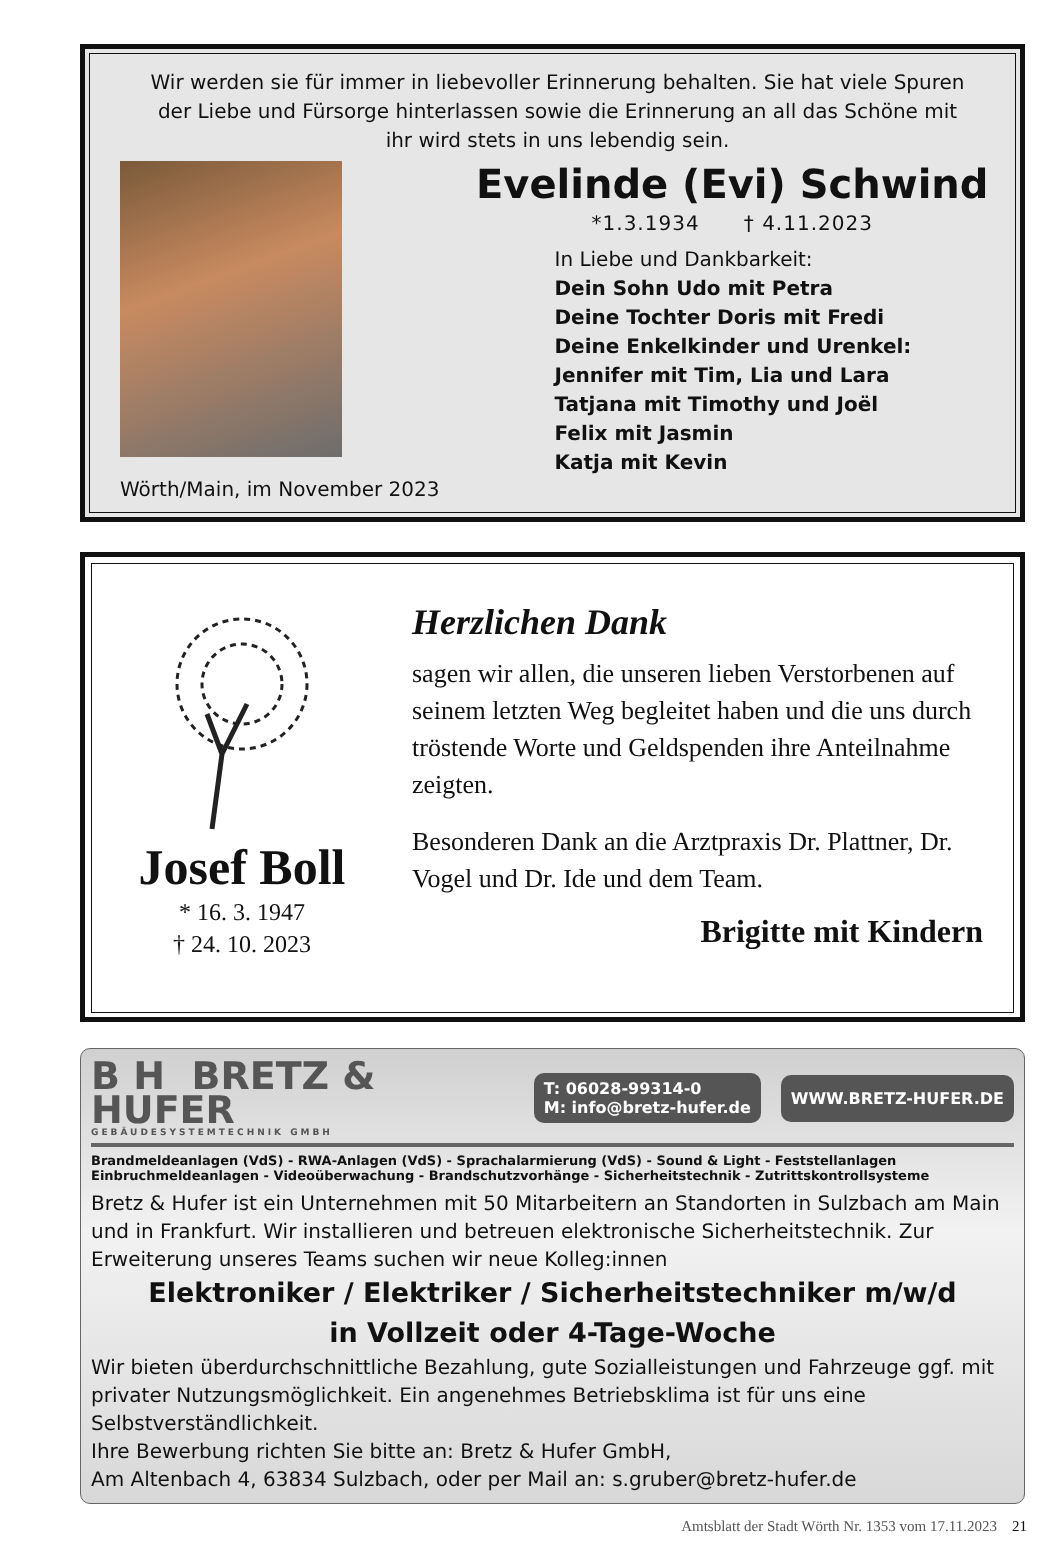Wir werden sie für immer in liebevoller Erinnerung behalten. Sie hat viele Spuren
der Liebe und Fürsorge hinterlassen sowie die Erinnerung an all das Schöne mit
ihr wird stets in uns lebendig sein.
Wörth/Main, im November 2023
Evelinde (Evi) Schwind
*1.3.1934 † 4.11.2023
In Liebe und Dankbarkeit:
Dein Sohn Udo mit Petra
Deine Tochter Doris mit Fredi
Deine Enkelkinder und Urenkel:
Jennifer mit Tim, Lia und Lara
Tatjana mit Timothy und Joël
Felix mit Jasmin
Katja mit Kevin
Josef Boll
* 16. 3. 1947
† 24. 10. 2023
Herzlichen Dank
sagen wir allen, die unseren lieben Verstorbenen auf seinem letzten Weg begleitet haben und die uns durch tröstende Worte und Geldspenden ihre Anteilnahme zeigten.
Besonderen Dank an die Arztpraxis Dr. Plattner, Dr. Vogel und Dr. Ide und dem Team.
Brigitte mit Kindern
B H BRETZ &
HUFER
GEBÄUDESYSTEMTECHNIK GMBH
T: 06028-99314-0
M: info@bretz-hufer.de
WWW.BRETZ-HUFER.DE
Brandmeldeanlagen (VdS) - RWA-Anlagen (VdS) - Sprachalarmierung (VdS) - Sound & Light - Feststellanlagen
Einbruchmeldeanlagen - Videoüberwachung - Brandschutzvorhänge - Sicherheitstechnik - Zutrittskontrollsysteme
Bretz & Hufer ist ein Unternehmen mit 50 Mitarbeitern an Standorten in Sulzbach am Main und in Frankfurt. Wir installieren und betreuen elektronische Sicherheitstechnik. Zur Erweiterung unseres Teams suchen wir neue Kolleg:innen
Elektroniker / Elektriker / Sicherheitstechniker m/w/d
in Vollzeit oder 4-Tage-Woche
Wir bieten überdurchschnittliche Bezahlung, gute Sozialleistungen und Fahrzeuge ggf. mit privater Nutzungsmöglichkeit. Ein angenehmes Betriebsklima ist für uns eine Selbstverständlichkeit.
Ihre Bewerbung richten Sie bitte an: Bretz & Hufer GmbH,
Am Altenbach 4, 63834 Sulzbach, oder per Mail an: s.gruber@bretz-hufer.de
Amtsblatt der Stadt Wörth Nr. 1353 vom 17.11.2023 21